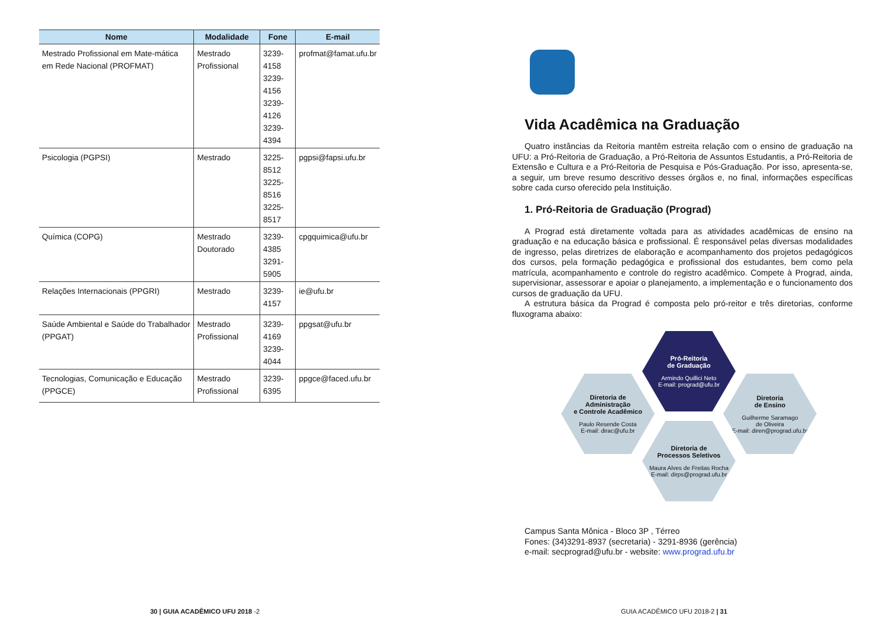| Nome | Modalidade | Fone | E-mail |
| --- | --- | --- | --- |
| Mestrado Profissional em Mate-mática em Rede Nacional (PROFMAT) | Mestrado Profissional | 3239-4158 3239-4156 3239-4126 3239-4394 | profmat@famat.ufu.br |
| Psicologia (PGPSI) | Mestrado | 3225-8512 3225-8516 3225-8517 | pgpsi@fapsi.ufu.br |
| Química (COPG) | Mestrado Doutorado | 3239-4385 3291-5905 | cpgquimica@ufu.br |
| Relações Internacionais (PPGRI) | Mestrado | 3239-4157 | ie@ufu.br |
| Saúde Ambiental e Saúde do Trabalhador (PPGAT) | Mestrado Profissional | 3239-4169 3239-4044 | ppgsat@ufu.br |
| Tecnologias, Comunicação e Educação (PPGCE) | Mestrado Profissional | 3239-6395 | ppgce@faced.ufu.br |
Vida Acadêmica na Graduação
Quatro instâncias da Reitoria mantêm estreita relação com o ensino de graduação na UFU: a Pró-Reitoria de Graduação, a Pró-Reitoria de Assuntos Estudantis, a Pró-Reitoria de Extensão e Cultura e a Pró-Reitoria de Pesquisa e Pós-Graduação. Por isso, apresenta-se, a seguir, um breve resumo descritivo desses órgãos e, no final, informações específicas sobre cada curso oferecido pela Instituição.
1. Pró-Reitoria de Graduação (Prograd)
A Prograd está diretamente voltada para as atividades acadêmicas de ensino na graduação e na educação básica e profissional. É responsável pelas diversas modalidades de ingresso, pelas diretrizes de elaboração e acompanhamento dos projetos pedagógicos dos cursos, pela formação pedagógica e profissional dos estudantes, bem como pela matrícula, acompanhamento e controle do registro acadêmico. Compete à Prograd, ainda, supervisionar, assessorar e apoiar o planejamento, a implementação e o funcionamento dos cursos de graduação da UFU.
A estrutura básica da Prograd é composta pelo pró-reitor e três diretorias, conforme fluxograma abaixo:
Pró-Reitoria
de Graduação
Armindo Quillici Neto
E-mail: prograd@ufu.br
Diretoria de
Administração
e Controle Acadêmico
Paulo Resende Costa
E-mail: dirac@ufu.br
Diretoria
de Ensino
Guilherme Saramago
de Oliveira
E-mail: diren@prograd.ufu.br
Diretoria de
Processos Seletivos
Maura Alves de Freitas Rocha
E-mail: dirps@prograd.ufu.br
Campus Santa Mônica - Bloco 3P , Térreo
Fones: (34)3291-8937 (secretaria) - 3291-8936 (gerência)
e-mail: secprograd@ufu.br - website: www.prograd.ufu.br
30 | GUIA ACADÊMICO UFU 2018 -2
GUIA ACADÊMICO UFU 2018-2 | 31